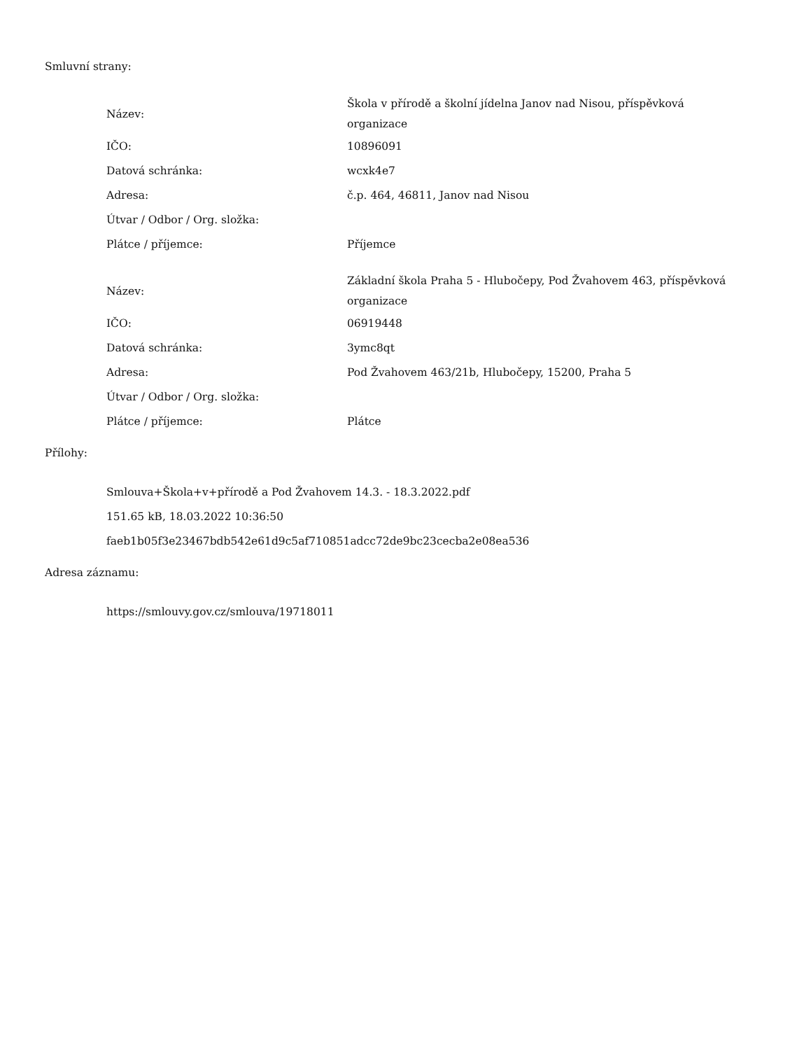Smluvní strany:
| Název: | Škola v přírodě a školní jídelna Janov nad Nisou, příspěvková organizace |
| IČO: | 10896091 |
| Datová schránka: | wcxk4e7 |
| Adresa: | č.p. 464, 46811, Janov nad Nisou |
| Útvar / Odbor / Org. složka: | |
| Plátce / příjemce: | Příjemce |
| Název: | Základní škola Praha 5 - Hlubočepy, Pod Žvahovem 463, příspěvková organizace |
| IČO: | 06919448 |
| Datová schránka: | 3ymc8qt |
| Adresa: | Pod Žvahovem 463/21b, Hlubočepy, 15200, Praha 5 |
| Útvar / Odbor / Org. složka: | |
| Plátce / příjemce: | Plátce |
Přílohy:
Smlouva+Škola+v+přírodě a Pod Žvahovem 14.3. - 18.3.2022.pdf
151.65 kB, 18.03.2022 10:36:50
faeb1b05f3e23467bdb542e61d9c5af710851adcc72de9bc23cecba2e08ea536
Adresa záznamu:
https://smlouvy.gov.cz/smlouva/19718011